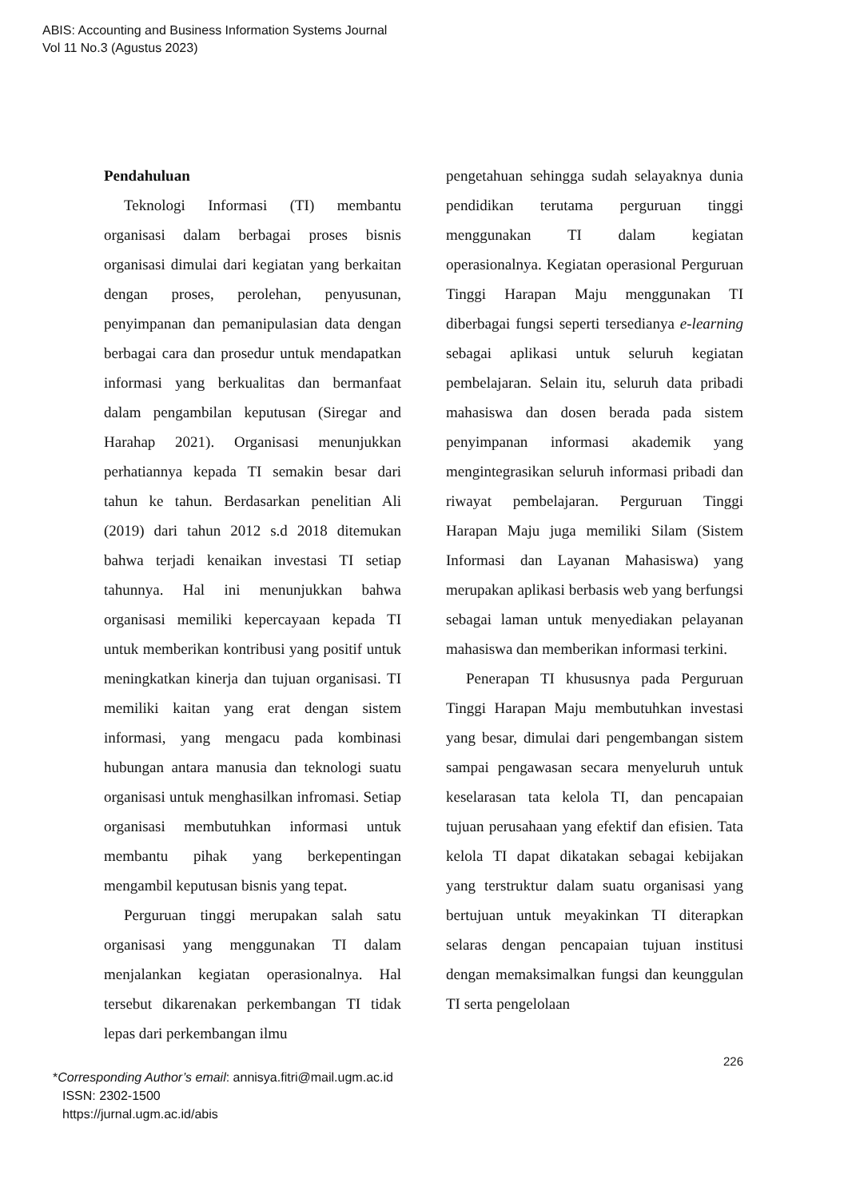ABIS: Accounting and Business Information Systems Journal
Vol 11 No.3 (Agustus 2023)
Pendahuluan
Teknologi Informasi (TI) membantu organisasi dalam berbagai proses bisnis organisasi dimulai dari kegiatan yang berkaitan dengan proses, perolehan, penyusunan, penyimpanan dan pemanipulasian data dengan berbagai cara dan prosedur untuk mendapatkan informasi yang berkualitas dan bermanfaat dalam pengambilan keputusan (Siregar and Harahap 2021). Organisasi menunjukkan perhatiannya kepada TI semakin besar dari tahun ke tahun. Berdasarkan penelitian Ali (2019) dari tahun 2012 s.d 2018 ditemukan bahwa terjadi kenaikan investasi TI setiap tahunnya. Hal ini menunjukkan bahwa organisasi memiliki kepercayaan kepada TI untuk memberikan kontribusi yang positif untuk meningkatkan kinerja dan tujuan organisasi. TI memiliki kaitan yang erat dengan sistem informasi, yang mengacu pada kombinasi hubungan antara manusia dan teknologi suatu organisasi untuk menghasilkan infromasi. Setiap organisasi membutuhkan informasi untuk membantu pihak yang berkepentingan mengambil keputusan bisnis yang tepat.
Perguruan tinggi merupakan salah satu organisasi yang menggunakan TI dalam menjalankan kegiatan operasionalnya. Hal tersebut dikarenakan perkembangan TI tidak lepas dari perkembangan ilmu
pengetahuan sehingga sudah selayaknya dunia pendidikan terutama perguruan tinggi menggunakan TI dalam kegiatan operasionalnya. Kegiatan operasional Perguruan Tinggi Harapan Maju menggunakan TI diberbagai fungsi seperti tersedianya e-learning sebagai aplikasi untuk seluruh kegiatan pembelajaran. Selain itu, seluruh data pribadi mahasiswa dan dosen berada pada sistem penyimpanan informasi akademik yang mengintegrasikan seluruh informasi pribadi dan riwayat pembelajaran. Perguruan Tinggi Harapan Maju juga memiliki Silam (Sistem Informasi dan Layanan Mahasiswa) yang merupakan aplikasi berbasis web yang berfungsi sebagai laman untuk menyediakan pelayanan mahasiswa dan memberikan informasi terkini.
Penerapan TI khususnya pada Perguruan Tinggi Harapan Maju membutuhkan investasi yang besar, dimulai dari pengembangan sistem sampai pengawasan secara menyeluruh untuk keselarasan tata kelola TI, dan pencapaian tujuan perusahaan yang efektif dan efisien. Tata kelola TI dapat dikatakan sebagai kebijakan yang terstruktur dalam suatu organisasi yang bertujuan untuk meyakinkan TI diterapkan selaras dengan pencapaian tujuan institusi dengan memaksimalkan fungsi dan keunggulan TI serta pengelolaan
226
*Corresponding Author’s email: annisya.fitri@mail.ugm.ac.id
ISSN: 2302-1500
https://jurnal.ugm.ac.id/abis